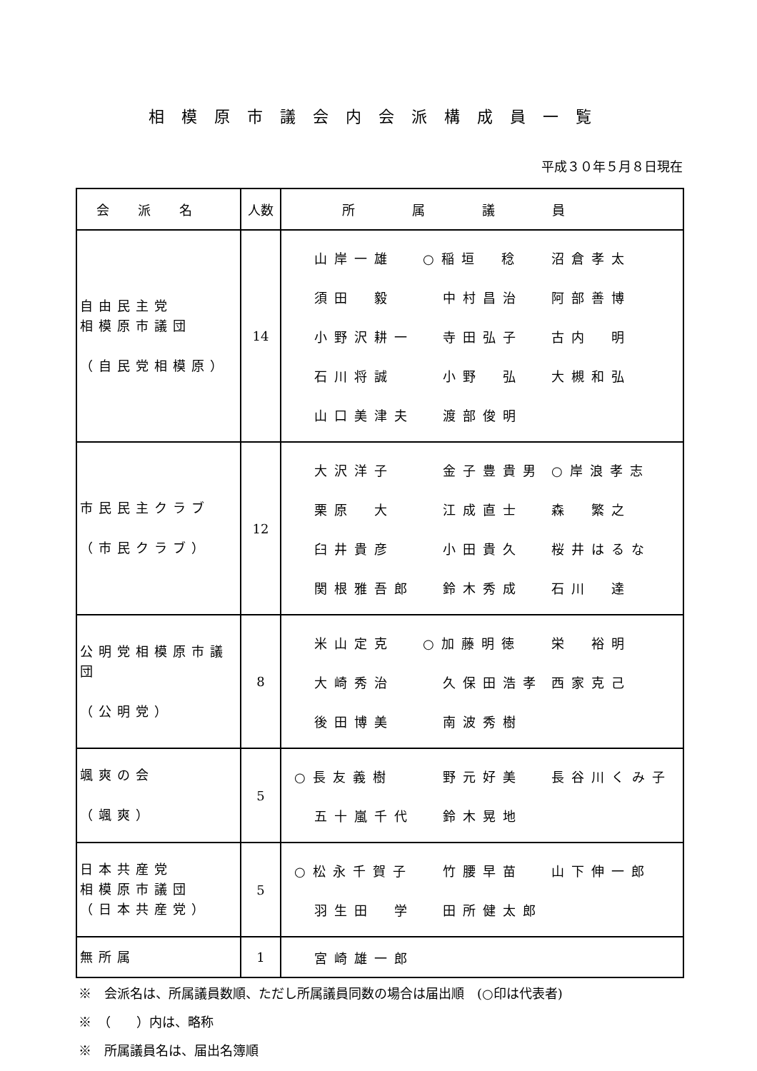相模原市議会内会派構成員一覧
平成３０年５月８日現在
| 会派名 | 人数 | 所属議員 |
| --- | --- | --- |
| 自由民主党 相模原市議団 （自民党相模原） | 14 | 山岸一雄 ○稲垣 稔 沼倉孝太 須田 毅 中村昌治 阿部善博 小野沢耕一 寺田弘子 古内 明 石川将誠 小野 弘 大槻和弘 山口美津夫 渡部俊明 |
| 市民民主クラブ （市民クラブ） | 12 | 大沢洋子 金子豊貴男 ○岸浪孝志 栗原 大 江成直士 森 繁之 臼井貴彦 小田貴久 桜井はるな 関根雅吾郎 鈴木秀成 石川 達 |
| 公明党相模原市議団 （公明党） | 8 | 米山定克 ○加藤明徳 栄 裕明 大崎秀治 久保田浩孝 西家克己 後田博美 南波秀樹 |
| 颯爽の会 （颯爽） | 5 | ○長友義樹 野元好美 長谷川くみ子 五十嵐千代 鈴木晃地 |
| 日本共産党 相模原市議団 （日本共産党） | 5 | ○松永千賀子 竹腰早苗 山下伸一郎 羽生田 学 田所健太郎 |
| 無所属 | 1 | 宮崎雄一郎 |
※　会派名は、所属議員数順、ただし所属議員同数の場合は届出順　(○印は代表者)
※　（　　）内は、略称
※　所属議員名は、届出名簿順